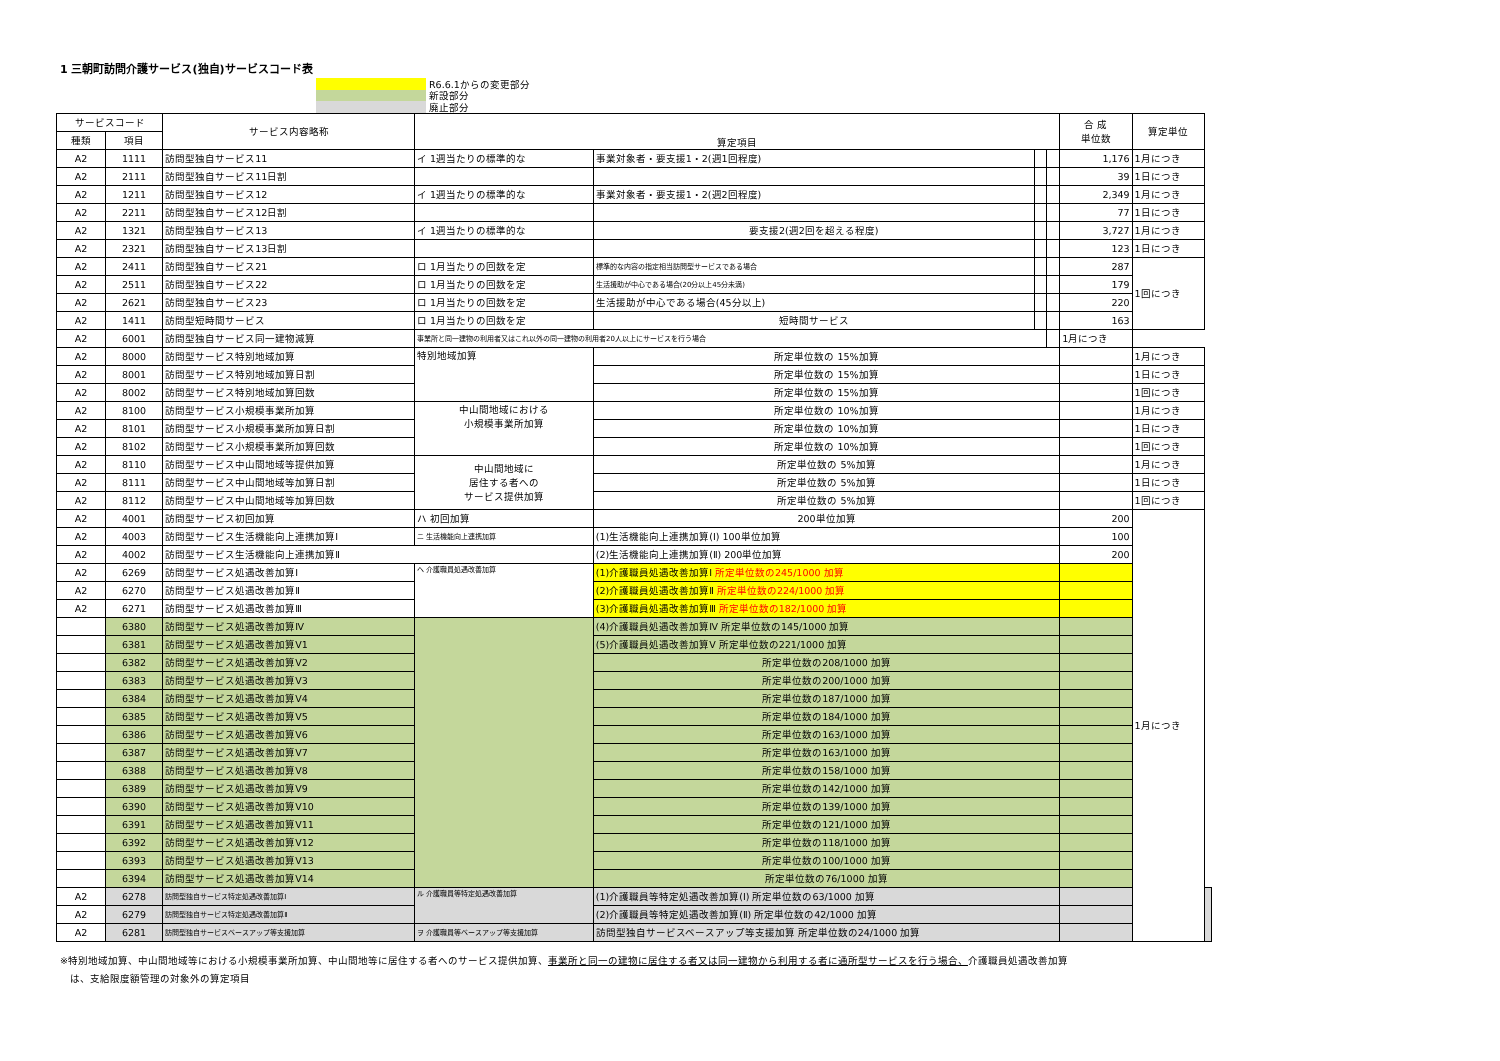1 三朝町訪問介護サービス(独自)サービスコード表
R6.6.1からの変更部分
新設部分
廃止部分
| サービスコード | | サービス内容略称 | 算定項目 | | | | 合 成 単位数 | 算定単位 | |
| --- | --- | --- | --- | --- | --- | --- | --- | --- | --- |
| 種類 | 項目 | | | | | | | | |
| A2 | 1111 | 訪問型独自サービス11 | イ 1週当たりの標準的な | 事業対象者・要支援1・2(週1回程度) | | | 1,176 | 1月につき | |
| A2 | 2111 | 訪問型独自サービス11日割 | | | | | 39 | 1日につき | |
| A2 | 1211 | 訪問型独自サービス12 | イ 1週当たりの標準的な | 事業対象者・要支援1・2(週2回程度) | | | 2,349 | 1月につき | |
| A2 | 2211 | 訪問型独自サービス12日割 | | | | | 77 | 1日につき | |
| A2 | 1321 | 訪問型独自サービス13 | イ 1週当たりの標準的な | 要支援2(週2回を超える程度) | | | 3,727 | 1月につき | |
| A2 | 2321 | 訪問型独自サービス13日割 | | | | | 123 | 1日につき | |
| A2 | 2411 | 訪問型独自サービス21 | ロ 1月当たりの回数を定 | 標準的な内容の指定相当訪問型サービスである場合 | | | 287 | 1回につき | |
| A2 | 2511 | 訪問型独自サービス22 | ロ 1月当たりの回数を定 | 生活援助が中心である場合(20分以上45分未満) | | | 179 | | |
| A2 | 2621 | 訪問型独自サービス23 | ロ 1月当たりの回数を定 | 生活援助が中心である場合(45分以上) | | | 220 | | |
| A2 | 1411 | 訪問型短時間サービス | ロ 1月当たりの回数を定 | 短時間サービス | | | 163 | | |
| A2 | 6001 | 訪問型独自サービス同一建物減算 | 事業所と同一建物の利用者又はこれ以外の同一建物の利用者20人以上にサービスを行う場合 | | | | | 1月につき | |
| A2 | 8000 | 訪問型サービス特別地域加算 | 特別地域加算 | 所定単位数の 15%加算 | | | | 1月につき | |
| A2 | 8001 | 訪問型サービス特別地域加算日割 | | 所定単位数の 15%加算 | | | | 1日につき | |
| A2 | 8002 | 訪問型サービス特別地域加算回数 | | 所定単位数の 15%加算 | | | | 1回につき | |
| A2 | 8100 | 訪問型サービス小規模事業所加算 | 中山間地域における 小規模事業所加算 | 所定単位数の 10%加算 | | | | 1月につき | |
| A2 | 8101 | 訪問型サービス小規模事業所加算日割 | | 所定単位数の 10%加算 | | | | 1日につき | |
| A2 | 8102 | 訪問型サービス小規模事業所加算回数 | | 所定単位数の 10%加算 | | | | 1回につき | |
| A2 | 8110 | 訪問型サービス中山間地域等提供加算 | 中山間地域に 居住する者への サービス提供加算 | 所定単位数の 5%加算 | | | | 1月につき | |
| A2 | 8111 | 訪問型サービス中山間地域等加算日割 | | 所定単位数の 5%加算 | | | | 1日につき | |
| A2 | 8112 | 訪問型サービス中山間地域等加算回数 | | 所定単位数の 5%加算 | | | | 1回につき | |
| A2 | 4001 | 訪問型サービス初回加算 | ハ 初回加算 | 200単位加算 | | | 200 | 1月につき | |
| A2 | 4003 | 訪問型サービス生活機能向上連携加算Ⅰ | ニ 生活機能向上連携加算 | (1)生活機能向上連携加算(Ⅰ) 100単位加算 | | | 100 | | |
| A2 | 4002 | 訪問型サービス生活機能向上連携加算Ⅱ | | (2)生活機能向上連携加算(Ⅱ) 200単位加算 | | | 200 | | |
| A2 | 6269 | 訪問型サービス処遇改善加算Ⅰ | ヘ 介護職員処遇改善加算 | (1)介護職員処遇改善加算Ⅰ 所定単位数の245/1000 加算 | | | | | |
| A2 | 6270 | 訪問型サービス処遇改善加算Ⅱ | | (2)介護職員処遇改善加算Ⅱ 所定単位数の224/1000 加算 | | | | | |
| A2 | 6271 | 訪問型サービス処遇改善加算Ⅲ | | (3)介護職員処遇改善加算Ⅲ 所定単位数の182/1000 加算 | | | | | |
| | 6380 | 訪問型サービス処遇改善加算Ⅳ | | (4)介護職員処遇改善加算Ⅳ 所定単位数の145/1000 加算 | | | | | |
| | 6381 | 訪問型サービス処遇改善加算Ⅴ1 | | (5)介護職員処遇改善加算Ⅴ 所定単位数の221/1000 加算 | | | | | |
| | 6382 | 訪問型サービス処遇改善加算Ⅴ2 | | 所定単位数の208/1000 加算 | | | | | |
| | 6383 | 訪問型サービス処遇改善加算Ⅴ3 | | 所定単位数の200/1000 加算 | | | | | |
| | 6384 | 訪問型サービス処遇改善加算Ⅴ4 | | 所定単位数の187/1000 加算 | | | | | |
| | 6385 | 訪問型サービス処遇改善加算Ⅴ5 | | 所定単位数の184/1000 加算 | | | | | |
| | 6386 | 訪問型サービス処遇改善加算Ⅴ6 | | 所定単位数の163/1000 加算 | | | | | |
| | 6387 | 訪問型サービス処遇改善加算Ⅴ7 | | 所定単位数の163/1000 加算 | | | | | |
| | 6388 | 訪問型サービス処遇改善加算Ⅴ8 | | 所定単位数の158/1000 加算 | | | | | |
| | 6389 | 訪問型サービス処遇改善加算Ⅴ9 | | 所定単位数の142/1000 加算 | | | | | |
| | 6390 | 訪問型サービス処遇改善加算Ⅴ10 | | 所定単位数の139/1000 加算 | | | | | |
| | 6391 | 訪問型サービス処遇改善加算Ⅴ11 | | 所定単位数の121/1000 加算 | | | | | |
| | 6392 | 訪問型サービス処遇改善加算Ⅴ12 | | 所定単位数の118/1000 加算 | | | | | |
| | 6393 | 訪問型サービス処遇改善加算Ⅴ13 | | 所定単位数の100/1000 加算 | | | | | |
| | 6394 | 訪問型サービス処遇改善加算Ⅴ14 | | 所定単位数の76/1000 加算 | | | | | |
| A2 | 6278 | 訪問型独自サービス特定処遇改善加算Ⅰ | ル 介護職員等特定処遇改善加算 | (1)介護職員等特定処遇改善加算(Ⅰ) 所定単位数の63/1000 加算 | | | | | |
| A2 | 6279 | 訪問型独自サービス特定処遇改善加算Ⅱ | | (2)介護職員等特定処遇改善加算(Ⅱ) 所定単位数の42/1000 加算 | | | | | |
| A2 | 6281 | 訪問型独自サービスベースアップ等支援加算 | ヲ 介護職員等ベースアップ等支援加算 | 訪問型独自サービスベースアップ等支援加算 所定単位数の24/1000 加算 | | | | | |
※特別地域加算、中山間地域等における小規模事業所加算、中山間地等に居住する者へのサービス提供加算、事業所と同一の建物に居住する者又は同一建物から利用する者に通所型サービスを行う場合、介護職員処遇改善加算
　は、支給限度額管理の対象外の算定項目